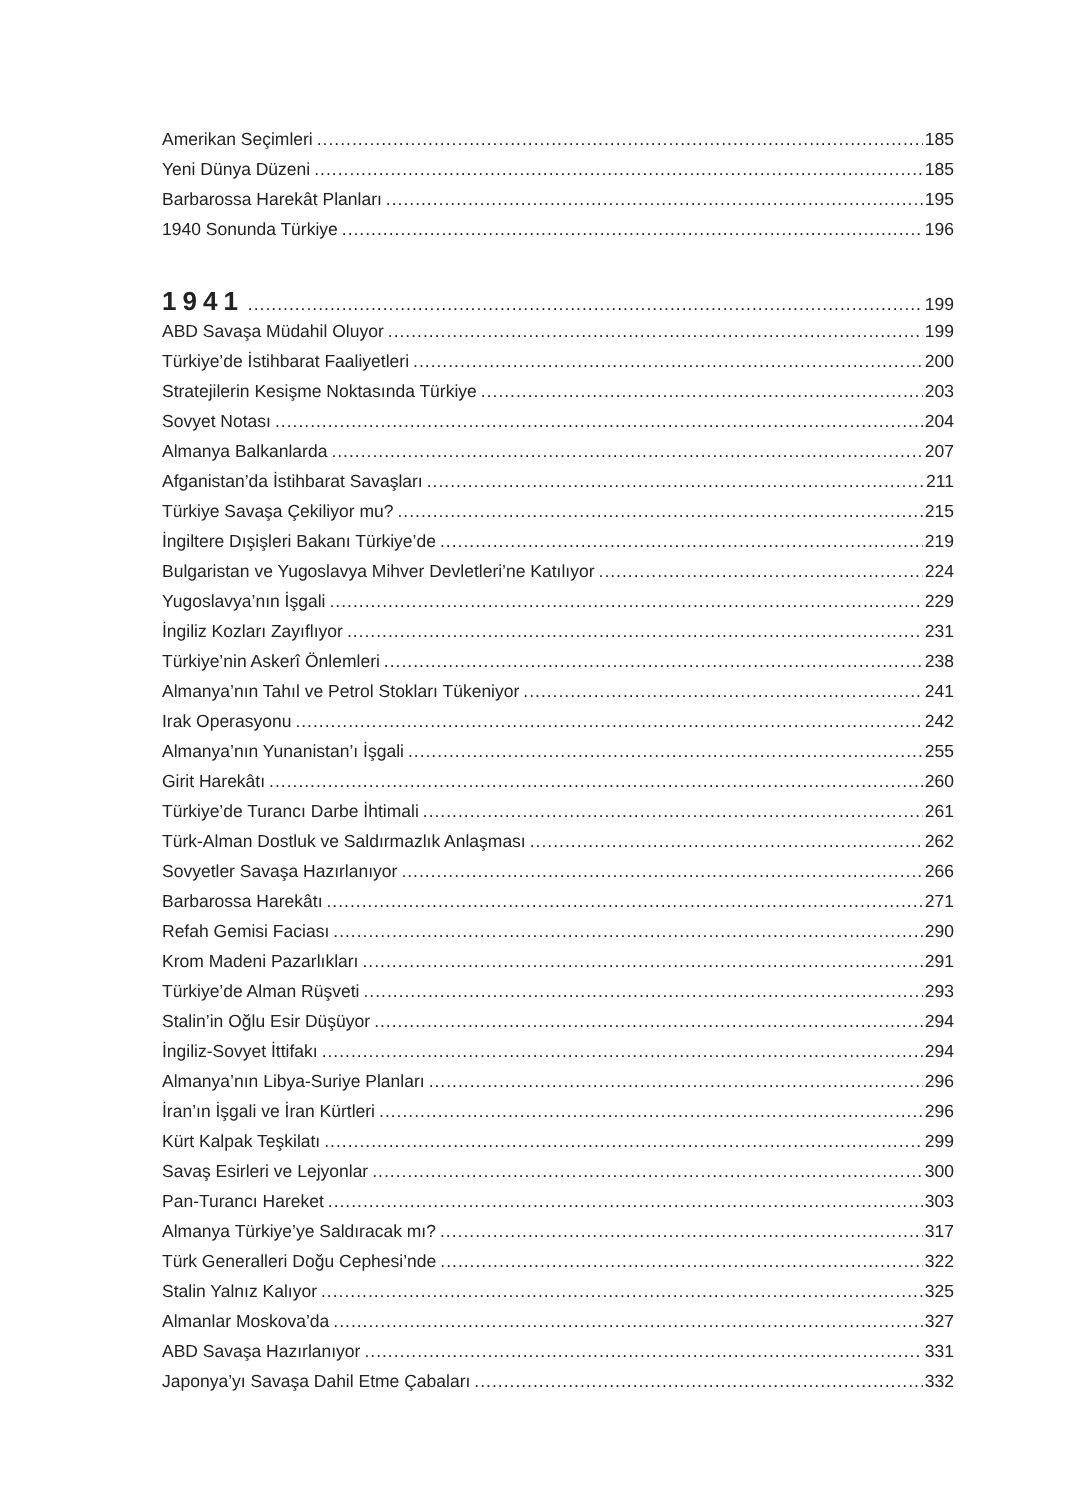Amerikan Seçimleri 185
Yeni Dünya Düzeni 185
Barbarossa Harekât Planları 195
1940 Sonunda Türkiye 196
1941 199
ABD Savaşa Müdahil Oluyor 199
Türkiye’de İstihbarat Faaliyetleri 200
Stratejilerin Kesişme Noktasında Türkiye 203
Sovyet Notası 204
Almanya Balkanlarda 207
Afganistan’da İstihbarat Savaşları 211
Türkiye Savaşa Çekiliyor mu? 215
İngiltere Dışişleri Bakanı Türkiye’de 219
Bulgaristan ve Yugoslavya Mihver Devletleri’ne Katılıyor 224
Yugoslavya’nın İşgali 229
İngiliz Kozları Zayıflıyor 231
Türkiye’nin Askerî Önlemleri 238
Almanya’nın Tahıl ve Petrol Stokları Tükeniyor 241
Irak Operasyonu 242
Almanya’nın Yunanistan’ı İşgali 255
Girit Harekâtı 260
Türkiye’de Turancı Darbe İhtimali 261
Türk-Alman Dostluk ve Saldırmazlık Anlaşması 262
Sovyetler Savaşa Hazırlanıyor 266
Barbarossa Harekâtı 271
Refah Gemisi Faciası 290
Krom Madeni Pazarlıkları 291
Türkiye’de Alman Rüşveti 293
Stalin’in Oğlu Esir Düşüyor 294
İngiliz-Sovyet İttifakı 294
Almanya’nın Libya-Suriye Planları 296
İran’ın İşgali ve İran Kürtleri 296
Kürt Kalpak Teşkilatı 299
Savaş Esirleri ve Lejyonlar 300
Pan-Turancı Hareket 303
Almanya Türkiye’ye Saldıracak mı? 317
Türk Generalleri Doğu Cephesi’nde 322
Stalin Yalnız Kalıyor 325
Almanlar Moskova’da 327
ABD Savaşa Hazırlanıyor 331
Japonya’yı Savaşa Dahil Etme Çabaları 332